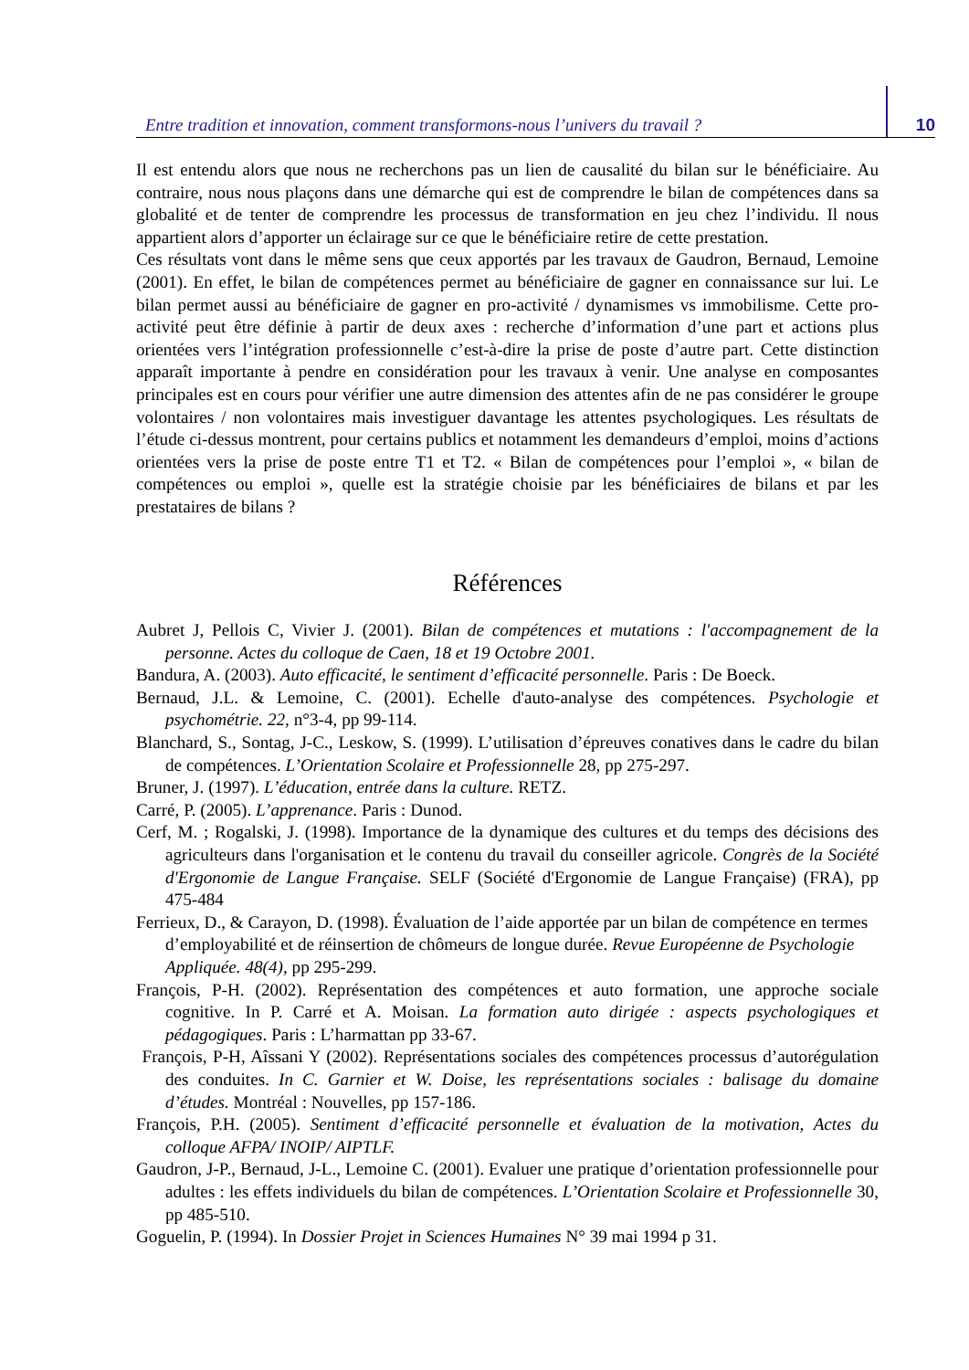Entre tradition et innovation, comment transformons-nous l’univers du travail ?
10
Il est entendu alors que nous ne recherchons pas un lien de causalité du bilan sur le bénéficiaire. Au contraire, nous nous plaçons dans une démarche qui est de comprendre le bilan de compétences dans sa globalité et de tenter de comprendre les processus de transformation en jeu chez l’individu. Il nous appartient alors d’apporter un éclairage sur ce que le bénéficiaire retire de cette prestation.
Ces résultats vont dans le même sens que ceux apportés par les travaux de Gaudron, Bernaud, Lemoine (2001). En effet, le bilan de compétences permet au bénéficiaire de gagner en connaissance sur lui. Le bilan permet aussi au bénéficiaire de gagner en pro-activité / dynamismes vs immobilisme. Cette pro-activité peut être définie à partir de deux axes : recherche d’information d’une part et actions plus orientées vers l’intégration professionnelle c’est-à-dire la prise de poste d’autre part. Cette distinction apparaît importante à pendre en considération pour les travaux à venir. Une analyse en composantes principales est en cours pour vérifier une autre dimension des attentes afin de ne pas considérer le groupe volontaires / non volontaires mais investiguer davantage les attentes psychologiques. Les résultats de l’étude ci-dessus montrent, pour certains publics et notamment les demandeurs d’emploi, moins d’actions orientées vers la prise de poste entre T1 et T2. « Bilan de compétences pour l’emploi », « bilan de compétences ou emploi », quelle est la stratégie choisie par les bénéficiaires de bilans et par les prestataires de bilans ?
Références
Aubret J, Pellois C, Vivier J. (2001). Bilan de compétences et mutations : l'accompagnement de la personne. Actes du colloque de Caen, 18 et 19 Octobre 2001.
Bandura, A. (2003). Auto efficacité, le sentiment d’efficacité personnelle. Paris : De Boeck.
Bernaud, J.L. & Lemoine, C. (2001). Echelle d'auto-analyse des compétences. Psychologie et psychométrie. 22, n°3-4, pp 99-114.
Blanchard, S., Sontag, J-C., Leskow, S. (1999). L’utilisation d’épreuves conatives dans le cadre du bilan de compétences. L’Orientation Scolaire et Professionnelle 28, pp 275-297.
Bruner, J. (1997). L’éducation, entrée dans la culture. RETZ.
Carré, P. (2005). L’apprenance. Paris : Dunod.
Cerf, M. ; Rogalski, J. (1998). Importance de la dynamique des cultures et du temps des décisions des agriculteurs dans l'organisation et le contenu du travail du conseiller agricole. Congrès de la Société d'Ergonomie de Langue Française. SELF (Société d'Ergonomie de Langue Française) (FRA), pp 475-484
Ferrieux, D., & Carayon, D. (1998). Évaluation de l’aide apportée par un bilan de compétence en termes d’employabilité et de réinsertion de chômeurs de longue durée. Revue Européenne de Psychologie Appliquée. 48(4), pp 295-299.
François, P-H. (2002). Représentation des compétences et auto formation, une approche sociale cognitive. In P. Carré et A. Moisan. La formation auto dirigée : aspects psychologiques et pédagogiques. Paris : L’harmattan pp 33-67.
François, P-H, Aîssani Y (2002). Représentations sociales des compétences processus d’autorégulation des conduites. In C. Garnier et W. Doise, les représentations sociales : balisage du domaine d’études. Montréal : Nouvelles, pp 157-186.
François, P.H. (2005). Sentiment d’efficacité personnelle et évaluation de la motivation, Actes du colloque AFPA/ INOIP/ AIPTLF.
Gaudron, J-P., Bernaud, J-L., Lemoine C. (2001). Evaluer une pratique d’orientation professionnelle pour adultes : les effets individuels du bilan de compétences. L’Orientation Scolaire et Professionnelle 30, pp 485-510.
Goguelin, P. (1994). In Dossier Projet in Sciences Humaines N° 39 mai 1994 p 31.